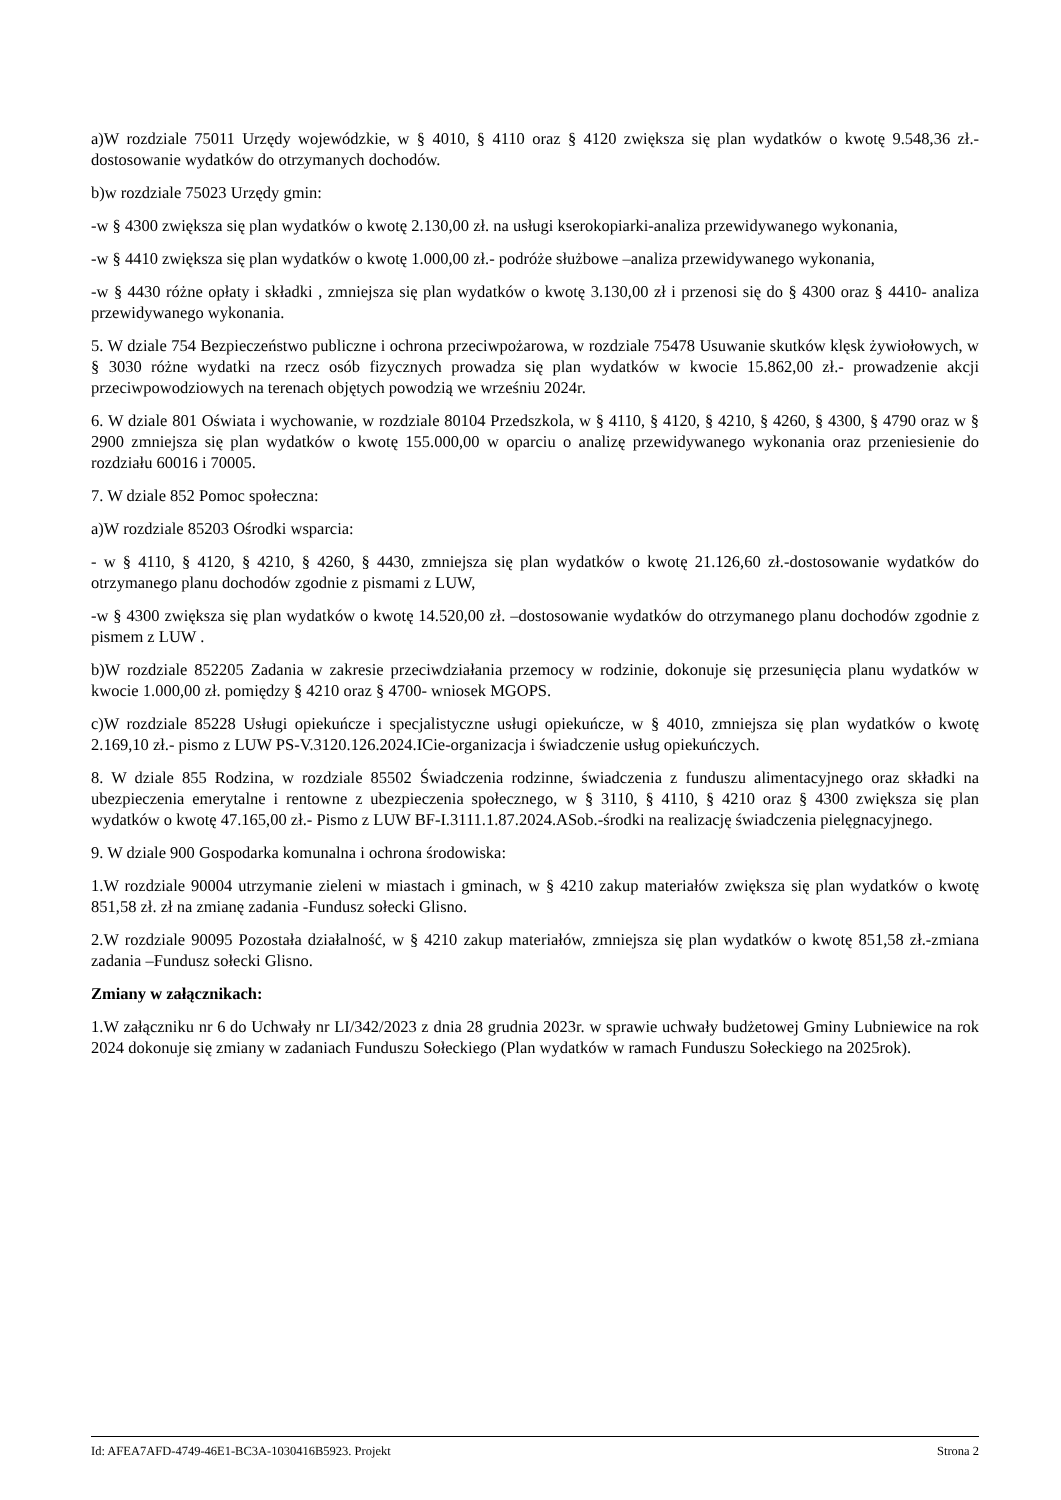a)W rozdziale 75011 Urzędy wojewódzkie, w § 4010, § 4110 oraz § 4120 zwiększa się plan wydatków o kwotę 9.548,36 zł.-dostosowanie wydatków do otrzymanych dochodów.
b)w rozdziale 75023 Urzędy gmin:
-w § 4300 zwiększa się plan wydatków o kwotę 2.130,00 zł. na usługi kserokopiarki-analiza przewidywanego wykonania,
-w § 4410 zwiększa się plan wydatków o kwotę 1.000,00 zł.- podróże służbowe –analiza przewidywanego wykonania,
-w § 4430 różne opłaty i składki , zmniejsza się plan wydatków o kwotę 3.130,00 zł i przenosi się do § 4300 oraz § 4410- analiza przewidywanego wykonania.
5. W dziale 754 Bezpieczeństwo publiczne i ochrona przeciwpożarowa, w rozdziale 75478 Usuwanie skutków klęsk żywiołowych, w § 3030 różne wydatki na rzecz osób fizycznych prowadza się plan wydatków w kwocie 15.862,00 zł.- prowadzenie akcji przeciwpowodziowych na terenach objętych powodzią we wrześniu 2024r.
6. W dziale 801 Oświata i wychowanie, w rozdziale 80104 Przedszkola, w § 4110, § 4120, § 4210, § 4260, § 4300, § 4790 oraz w § 2900 zmniejsza się plan wydatków o kwotę 155.000,00 w oparciu o analizę przewidywanego wykonania oraz przeniesienie do rozdziału 60016 i 70005.
7. W dziale 852 Pomoc społeczna:
a)W rozdziale 85203 Ośrodki wsparcia:
- w § 4110, § 4120, § 4210, § 4260, § 4430, zmniejsza się plan wydatków o kwotę 21.126,60 zł.-dostosowanie wydatków do otrzymanego planu dochodów zgodnie z pismami z LUW,
-w § 4300 zwiększa się plan wydatków o kwotę 14.520,00 zł. –dostosowanie wydatków do otrzymanego planu dochodów zgodnie z pismem z LUW .
b)W rozdziale 852205 Zadania w zakresie przeciwdziałania przemocy w rodzinie, dokonuje się przesunięcia planu wydatków w kwocie 1.000,00 zł. pomiędzy § 4210 oraz § 4700- wniosek MGOPS.
c)W rozdziale 85228 Usługi opiekuńcze i specjalistyczne usługi opiekuńcze, w § 4010, zmniejsza się plan wydatków o kwotę 2.169,10 zł.- pismo z LUW PS-V.3120.126.2024.ICie-organizacja i świadczenie usług opiekuńczych.
8. W dziale 855 Rodzina, w rozdziale 85502 Świadczenia rodzinne, świadczenia z funduszu alimentacyjnego oraz składki na ubezpieczenia emerytalne i rentowne z ubezpieczenia społecznego, w § 3110, § 4110, § 4210 oraz § 4300 zwiększa się plan wydatków o kwotę 47.165,00 zł.- Pismo z LUW BF-I.3111.1.87.2024.ASob.-środki na realizację świadczenia pielęgnacyjnego.
9. W dziale 900 Gospodarka komunalna i ochrona środowiska:
1.W rozdziale 90004 utrzymanie zieleni w miastach i gminach, w § 4210 zakup materiałów zwiększa się plan wydatków o kwotę 851,58 zł. zł na zmianę zadania -Fundusz sołecki Glisno.
2.W rozdziale 90095 Pozostała działalność, w § 4210 zakup materiałów, zmniejsza się plan wydatków o kwotę 851,58 zł.-zmiana zadania –Fundusz sołecki Glisno.
Zmiany w załącznikach:
1.W załączniku nr 6 do Uchwały nr LI/342/2023 z dnia 28 grudnia 2023r. w sprawie uchwały budżetowej Gminy Lubniewice na rok 2024 dokonuje się zmiany w zadaniach Funduszu Sołeckiego (Plan wydatków w ramach Funduszu Sołeckiego na 2025rok).
Id: AFEA7AFD-4749-46E1-BC3A-1030416B5923. Projekt Strona 2